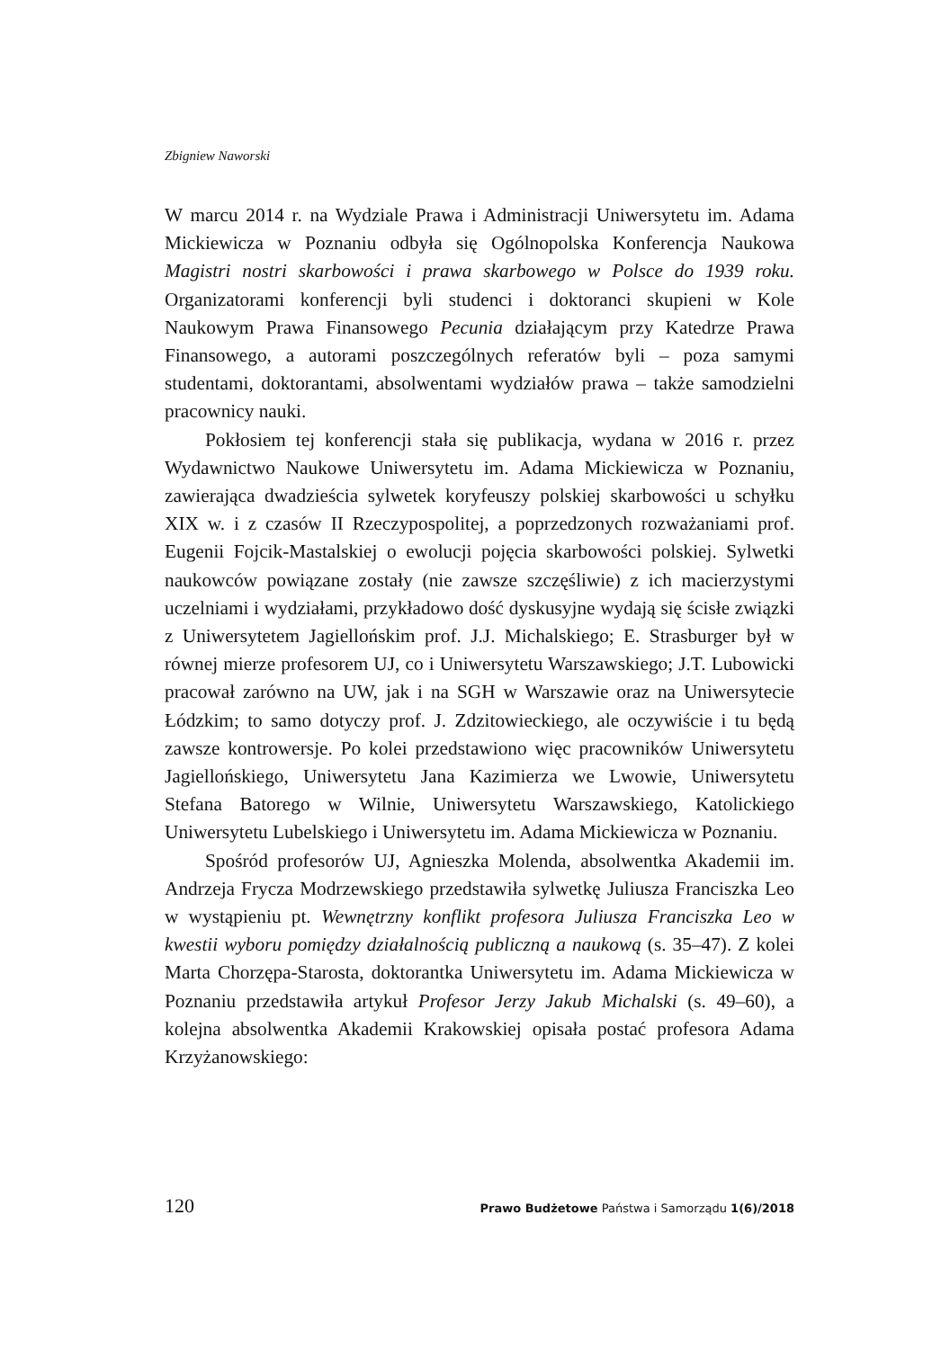Zbigniew Naworski
W marcu 2014 r. na Wydziale Prawa i Administracji Uniwersytetu im. Adama Mickiewicza w Poznaniu odbyła się Ogólnopolska Konferencja Naukowa Magistri nostri skarbowości i prawa skarbowego w Polsce do 1939 roku. Organizatorami konferencji byli studenci i doktoranci skupieni w Kole Naukowym Prawa Finansowego Pecunia działającym przy Katedrze Prawa Finansowego, a autorami poszczególnych referatów byli – poza samymi studentami, doktorantami, absolwentami wydziałów prawa – także samodzielni pracownicy nauki.
Pokłosiem tej konferencji stała się publikacja, wydana w 2016 r. przez Wydawnictwo Naukowe Uniwersytetu im. Adama Mickiewicza w Poznaniu, zawierająca dwadzieścia sylwetek koryfeuszy polskiej skarbowości u schyłku XIX w. i z czasów II Rzeczypospolitej, a poprzedzonych rozważaniami prof. Eugenii Fojcik-Mastalskiej o ewolucji pojęcia skarbowości polskiej. Sylwetki naukowców powiązane zostały (nie zawsze szczęśliwie) z ich macierzystymi uczelniami i wydziałami, przykładowo dość dyskusyjne wydają się ścisłe związki z Uniwersytetem Jagiellońskim prof. J.J. Michalskiego; E. Strasburger był w równej mierze profesorem UJ, co i Uniwersytetu Warszawskiego; J.T. Lubowicki pracował zarówno na UW, jak i na SGH w Warszawie oraz na Uniwersytecie Łódzkim; to samo dotyczy prof. J. Zdzitowieckiego, ale oczywiście i tu będą zawsze kontrowersje. Po kolei przedstawiono więc pracowników Uniwersytetu Jagiellońskiego, Uniwersytetu Jana Kazimierza we Lwowie, Uniwersytetu Stefana Batorego w Wilnie, Uniwersytetu Warszawskiego, Katolickiego Uniwersytetu Lubelskiego i Uniwersytetu im. Adama Mickiewicza w Poznaniu.
Spośród profesorów UJ, Agnieszka Molenda, absolwentka Akademii im. Andrzeja Frycza Modrzewskiego przedstawiła sylwetkę Juliusza Franciszka Leo w wystąpieniu pt. Wewnętrzny konflikt profesora Juliusza Franciszka Leo w kwestii wyboru pomiędzy działalnością publiczną a naukową (s. 35–47). Z kolei Marta Chorzępa-Starosta, doktorantka Uniwersytetu im. Adama Mickiewicza w Poznaniu przedstawiła artykuł Profesor Jerzy Jakub Michalski (s. 49–60), a kolejna absolwentka Akademii Krakowskiej opisała postać profesora Adama Krzyżanowskiego:
120 Prawo Budżetowe Państwa i Samorządu 1(6)/2018